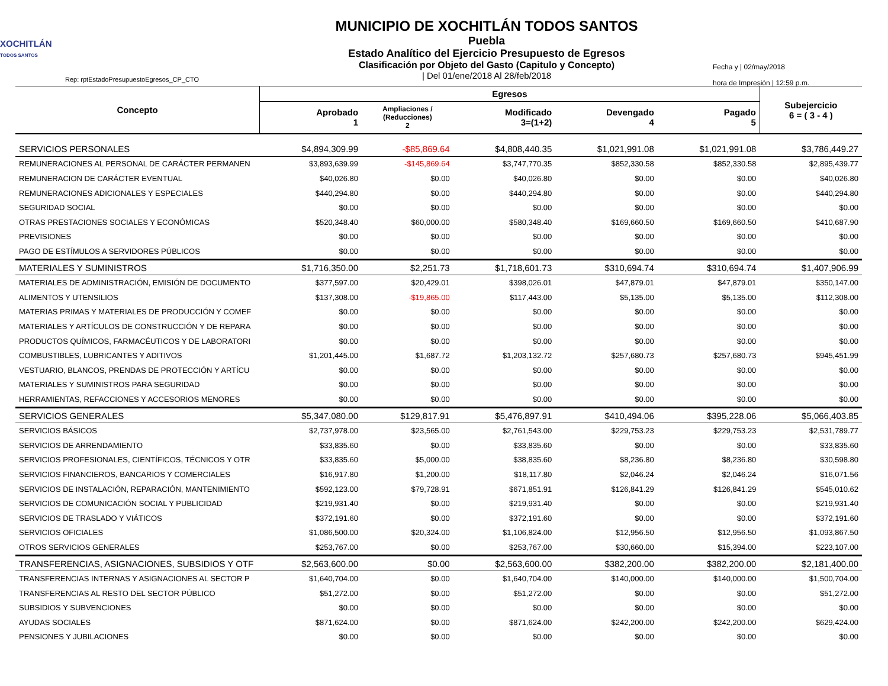XOCHITLÁN
TODOS SANTOS
Rep: rptEstadoPresupuestoEgresos_CP_CTO
MUNICIPIO DE XOCHITLÁN TODOS SANTOS
Puebla
Estado Analítico del Ejercicio Presupuesto de Egresos
Clasificación por Objeto del Gasto (Capitulo y Concepto)
| Del 01/ene/2018 Al 28/feb/2018
Fecha y | 02/may/2018
hora de Impresión | 12:59 p.m.
| Concepto | Egresos | | | | | Subejercicio 6 = ( 3 - 4 ) |
| --- | --- | --- | --- | --- | --- | --- |
| | Aprobado 1 | Ampliaciones / (Reducciones) 2 | Modificado 3=(1+2) | Devengado 4 | Pagado 5 | |
| SERVICIOS PERSONALES | $4,894,309.99 | -$85,869.64 | $4,808,440.35 | $1,021,991.08 | $1,021,991.08 | $3,786,449.27 |
| REMUNERACIONES AL PERSONAL DE CARÁCTER PERMANEN | $3,893,639.99 | -$145,869.64 | $3,747,770.35 | $852,330.58 | $852,330.58 | $2,895,439.77 |
| REMUNERACION DE CARÁCTER EVENTUAL | $40,026.80 | $0.00 | $40,026.80 | $0.00 | $0.00 | $40,026.80 |
| REMUNERACIONES ADICIONALES Y ESPECIALES | $440,294.80 | $0.00 | $440,294.80 | $0.00 | $0.00 | $440,294.80 |
| SEGURIDAD SOCIAL | $0.00 | $0.00 | $0.00 | $0.00 | $0.00 | $0.00 |
| OTRAS PRESTACIONES SOCIALES Y ECONÓMICAS | $520,348.40 | $60,000.00 | $580,348.40 | $169,660.50 | $169,660.50 | $410,687.90 |
| PREVISIONES | $0.00 | $0.00 | $0.00 | $0.00 | $0.00 | $0.00 |
| PAGO DE ESTÍMULOS A SERVIDORES PÚBLICOS | $0.00 | $0.00 | $0.00 | $0.00 | $0.00 | $0.00 |
| MATERIALES Y SUMINISTROS | $1,716,350.00 | $2,251.73 | $1,718,601.73 | $310,694.74 | $310,694.74 | $1,407,906.99 |
| MATERIALES DE ADMINISTRACIÓN, EMISIÓN DE DOCUMENTO | $377,597.00 | $20,429.01 | $398,026.01 | $47,879.01 | $47,879.01 | $350,147.00 |
| ALIMENTOS Y UTENSILIOS | $137,308.00 | -$19,865.00 | $117,443.00 | $5,135.00 | $5,135.00 | $112,308.00 |
| MATERIAS PRIMAS Y MATERIALES DE PRODUCCIÓN Y COMEF | $0.00 | $0.00 | $0.00 | $0.00 | $0.00 | $0.00 |
| MATERIALES Y ARTÍCULOS DE CONSTRUCCIÓN Y DE REPARA | $0.00 | $0.00 | $0.00 | $0.00 | $0.00 | $0.00 |
| PRODUCTOS QUÍMICOS, FARMACÉUTICOS Y DE LABORATORI | $0.00 | $0.00 | $0.00 | $0.00 | $0.00 | $0.00 |
| COMBUSTIBLES, LUBRICANTES Y ADITIVOS | $1,201,445.00 | $1,687.72 | $1,203,132.72 | $257,680.73 | $257,680.73 | $945,451.99 |
| VESTUARIO, BLANCOS, PRENDAS DE PROTECCIÓN Y ARTÍCU | $0.00 | $0.00 | $0.00 | $0.00 | $0.00 | $0.00 |
| MATERIALES Y SUMINISTROS PARA SEGURIDAD | $0.00 | $0.00 | $0.00 | $0.00 | $0.00 | $0.00 |
| HERRAMIENTAS, REFACCIONES Y ACCESORIOS MENORES | $0.00 | $0.00 | $0.00 | $0.00 | $0.00 | $0.00 |
| SERVICIOS GENERALES | $5,347,080.00 | $129,817.91 | $5,476,897.91 | $410,494.06 | $395,228.06 | $5,066,403.85 |
| SERVICIOS BÁSICOS | $2,737,978.00 | $23,565.00 | $2,761,543.00 | $229,753.23 | $229,753.23 | $2,531,789.77 |
| SERVICIOS DE ARRENDAMIENTO | $33,835.60 | $0.00 | $33,835.60 | $0.00 | $0.00 | $33,835.60 |
| SERVICIOS PROFESIONALES, CIENTÍFICOS, TÉCNICOS Y OTR | $33,835.60 | $5,000.00 | $38,835.60 | $8,236.80 | $8,236.80 | $30,598.80 |
| SERVICIOS FINANCIEROS, BANCARIOS Y COMERCIALES | $16,917.80 | $1,200.00 | $18,117.80 | $2,046.24 | $2,046.24 | $16,071.56 |
| SERVICIOS DE INSTALACIÓN, REPARACIÓN, MANTENIMIENTO | $592,123.00 | $79,728.91 | $671,851.91 | $126,841.29 | $126,841.29 | $545,010.62 |
| SERVICIOS DE COMUNICACIÓN SOCIAL Y PUBLICIDAD | $219,931.40 | $0.00 | $219,931.40 | $0.00 | $0.00 | $219,931.40 |
| SERVICIOS DE TRASLADO Y VIÁTICOS | $372,191.60 | $0.00 | $372,191.60 | $0.00 | $0.00 | $372,191.60 |
| SERVICIOS OFICIALES | $1,086,500.00 | $20,324.00 | $1,106,824.00 | $12,956.50 | $12,956.50 | $1,093,867.50 |
| OTROS SERVICIOS GENERALES | $253,767.00 | $0.00 | $253,767.00 | $30,660.00 | $15,394.00 | $223,107.00 |
| TRANSFERENCIAS, ASIGNACIONES, SUBSIDIOS Y OTF | $2,563,600.00 | $0.00 | $2,563,600.00 | $382,200.00 | $382,200.00 | $2,181,400.00 |
| TRANSFERENCIAS INTERNAS Y ASIGNACIONES AL SECTOR P | $1,640,704.00 | $0.00 | $1,640,704.00 | $140,000.00 | $140,000.00 | $1,500,704.00 |
| TRANSFERENCIAS AL RESTO DEL SECTOR PÚBLICO | $51,272.00 | $0.00 | $51,272.00 | $0.00 | $0.00 | $51,272.00 |
| SUBSIDIOS Y SUBVENCIONES | $0.00 | $0.00 | $0.00 | $0.00 | $0.00 | $0.00 |
| AYUDAS SOCIALES | $871,624.00 | $0.00 | $871,624.00 | $242,200.00 | $242,200.00 | $629,424.00 |
| PENSIONES Y JUBILACIONES | $0.00 | $0.00 | $0.00 | $0.00 | $0.00 | $0.00 |